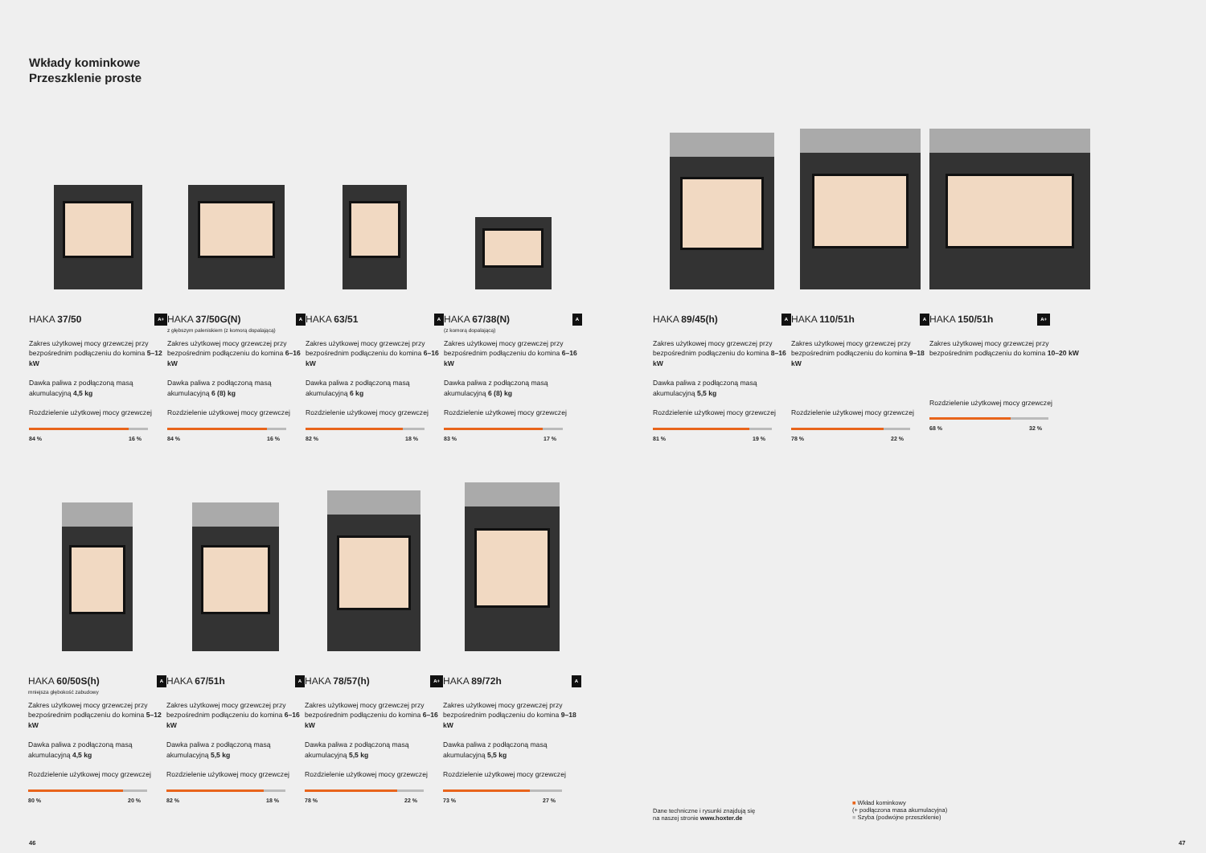Wkłady kominkowe
Przeszklenie proste
HAKA 37/50 A+
Zakres użytkowej mocy grzewczej przy bezpośrednim podłączeniu do komina 5–12 kW
Dawka paliwa z podłączoną masą akumulacyjną 4,5 kg
Rozdzielenie użytkowej mocy grzewczej
84 % 16 %
HAKA 37/50G(N) A
z głębszym paleniskiem (z komorą dopalającą)
Zakres użytkowej mocy grzewczej przy bezpośrednim podłączeniu do komina 6–16 kW
Dawka paliwa z podłączoną masą akumulacyjną 6 (8) kg
Rozdzielenie użytkowej mocy grzewczej
84 % 16 %
HAKA 63/51 A
Zakres użytkowej mocy grzewczej przy bezpośrednim podłączeniu do komina 6–16 kW
Dawka paliwa z podłączoną masą akumulacyjną 6 kg
Rozdzielenie użytkowej mocy grzewczej
82 % 18 %
HAKA 67/38(N) A
(z komorą dopalającą)
Zakres użytkowej mocy grzewczej przy bezpośrednim podłączeniu do komina 6–16 kW
Dawka paliwa z podłączoną masą akumulacyjną 6 (8) kg
Rozdzielenie użytkowej mocy grzewczej
83 % 17 %
HAKA 89/45(h) A
Zakres użytkowej mocy grzewczej przy bezpośrednim podłączeniu do komina 8–16 kW
Dawka paliwa z podłączoną masą akumulacyjną 5,5 kg
Rozdzielenie użytkowej mocy grzewczej
81 % 19 %
HAKA 110/51h A
Zakres użytkowej mocy grzewczej przy bezpośrednim podłączeniu do komina 9–18 kW
Rozdzielenie użytkowej mocy grzewczej
78 % 22 %
HAKA 150/51h A+
Zakres użytkowej mocy grzewczej przy bezpośrednim podłączeniu do komina 10–20 kW
Rozdzielenie użytkowej mocy grzewczej
68 % 32 %
HAKA 60/50S(h) A
mniejsza głębokość zabudowy
Zakres użytkowej mocy grzewczej przy bezpośrednim podłączeniu do komina 5–12 kW
Dawka paliwa z podłączoną masą akumulacyjną 4,5 kg
Rozdzielenie użytkowej mocy grzewczej
80 % 20 %
HAKA 67/51h A
Zakres użytkowej mocy grzewczej przy bezpośrednim podłączeniu do komina 6–16 kW
Dawka paliwa z podłączoną masą akumulacyjną 5,5 kg
Rozdzielenie użytkowej mocy grzewczej
82 % 18 %
HAKA 78/57(h) A+
Zakres użytkowej mocy grzewczej przy bezpośrednim podłączeniu do komina 6–16 kW
Dawka paliwa z podłączoną masą akumulacyjną 5,5 kg
Rozdzielenie użytkowej mocy grzewczej
78 % 22 %
HAKA 89/72h A
Zakres użytkowej mocy grzewczej przy bezpośrednim podłączeniu do komina 9–18 kW
Dawka paliwa z podłączoną masą akumulacyjną 5,5 kg
Rozdzielenie użytkowej mocy grzewczej
73 % 27 %
Dane techniczne i rysunki znajdują się
na naszej stronie www.hoxter.de
■ Wkład kominkowy
(+ podłączona masa akumulacyjna)
■ Szyba (podwójne przeszklenie)
46 47